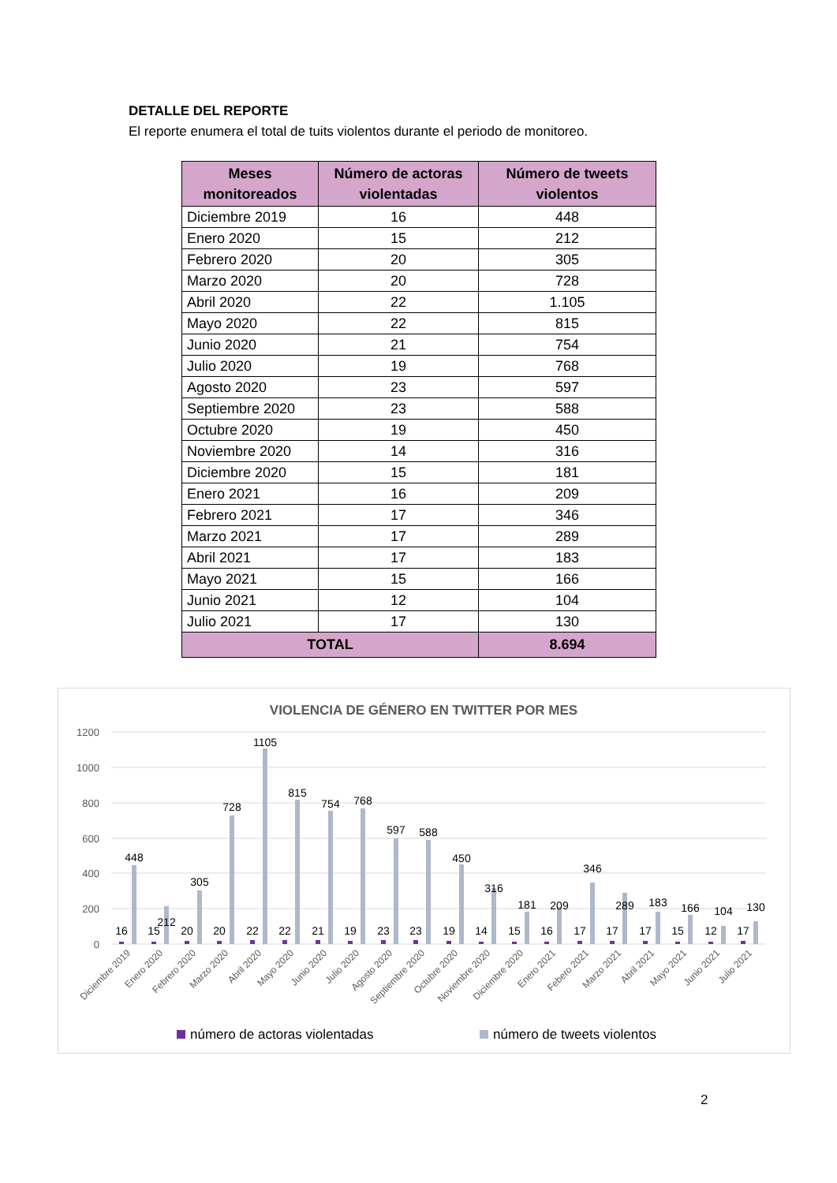DETALLE DEL REPORTE
El reporte enumera el total de tuits violentos durante el periodo de monitoreo.
| Meses monitoreados | Número de actoras violentadas | Número de tweets violentos |
| --- | --- | --- |
| Diciembre 2019 | 16 | 448 |
| Enero 2020 | 15 | 212 |
| Febrero 2020 | 20 | 305 |
| Marzo 2020 | 20 | 728 |
| Abril 2020 | 22 | 1.105 |
| Mayo 2020 | 22 | 815 |
| Junio 2020 | 21 | 754 |
| Julio 2020 | 19 | 768 |
| Agosto 2020 | 23 | 597 |
| Septiembre 2020 | 23 | 588 |
| Octubre 2020 | 19 | 450 |
| Noviembre 2020 | 14 | 316 |
| Diciembre 2020 | 15 | 181 |
| Enero 2021 | 16 | 209 |
| Febrero 2021 | 17 | 346 |
| Marzo 2021 | 17 | 289 |
| Abril 2021 | 17 | 183 |
| Mayo 2021 | 15 | 166 |
| Junio 2021 | 12 | 104 |
| Julio 2021 | 17 | 130 |
| TOTAL | | 8.694 |
VIOLENCIA DE GÉNERO EN TWITTER POR MES
1200
1000
800
600
400
200
0
16
448
15
212
20
305
20
728
22
1105
22
815
21
754
19
768
23
597
23
588
19
450
14
316
15
181
16
209
17
346
17
289
17
183
15
166
12
104
17
130
Diciembre 2019
Enero 2020
Febrero 2020
Marzo 2020
Abril 2020
Mayo 2020
Junio 2020
Julio 2020
Agosto 2020
Septiembre 2020
Octubre 2020
Noviembre 2020
Diciembre 2020
Enero 2021
Febero 2021
Marzo 2021
Abril 2021
Mayo 2021
Junio 2021
Julio 2021
número de actoras violentadas
número de tweets violentos
2